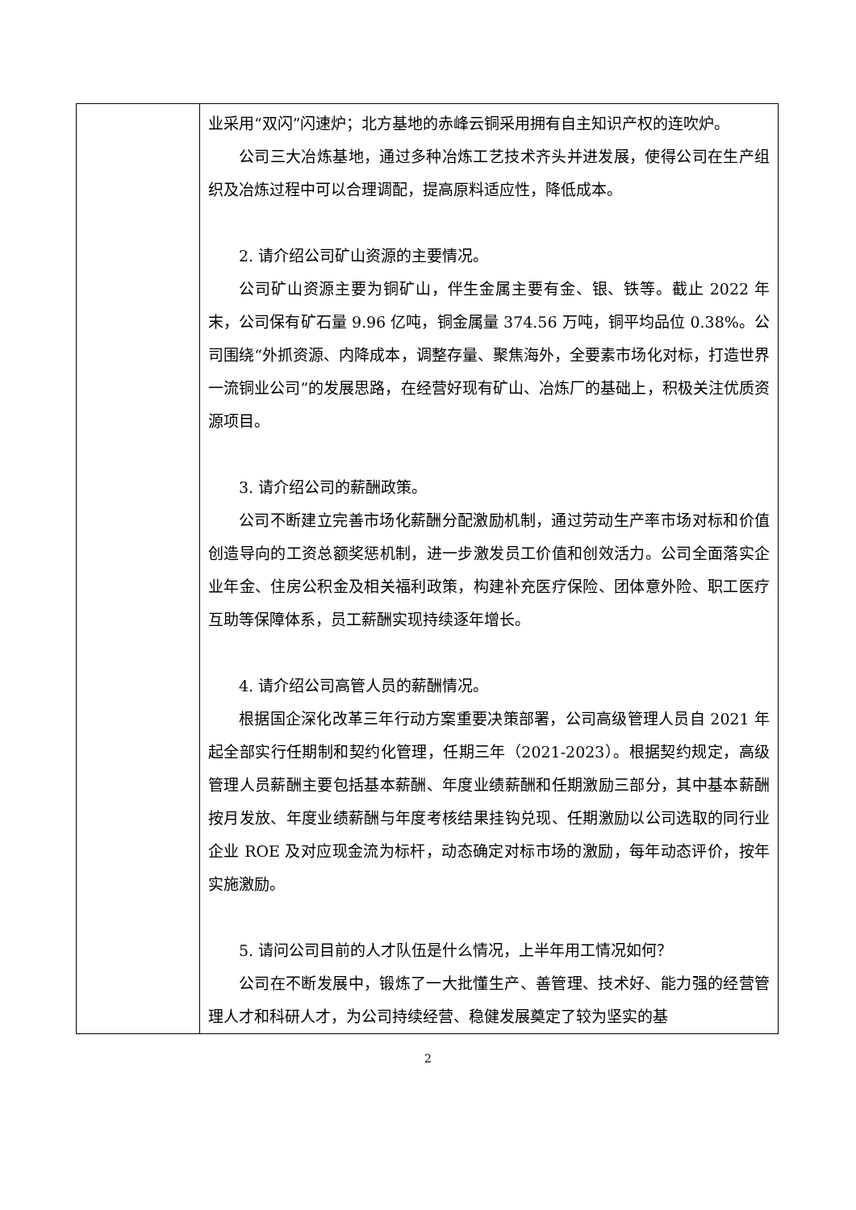| | 业采用“双闪”闪速炉；北方基地的赤峰云铜采用拥有自主知识产权的连吹炉。 公司三大冶炼基地，通过多种冶炼工艺技术齐头并进发展，使得公司在生产组织及冶炼过程中可以合理调配，提高原料适应性，降低成本。 2. 请介绍公司矿山资源的主要情况。 公司矿山资源主要为铜矿山，伴生金属主要有金、银、铁等。截止 2022 年末，公司保有矿石量 9.96 亿吨，铜金属量 374.56 万吨，铜平均品位 0.38%。公司围绕“外抓资源、内降成本，调整存量、聚焦海外，全要素市场化对标，打造世界一流铜业公司”的发展思路，在经营好现有矿山、冶炼厂的基础上，积极关注优质资源项目。 3. 请介绍公司的薪酬政策。 公司不断建立完善市场化薪酬分配激励机制，通过劳动生产率市场对标和价值创造导向的工资总额奖惩机制，进一步激发员工价值和创效活力。公司全面落实企业年金、住房公积金及相关福利政策，构建补充医疗保险、团体意外险、职工医疗互助等保障体系，员工薪酬实现持续逐年增长。 4. 请介绍公司高管人员的薪酬情况。 根据国企深化改革三年行动方案重要决策部署，公司高级管理人员自 2021 年起全部实行任期制和契约化管理，任期三年（2021-2023）。根据契约规定，高级管理人员薪酬主要包括基本薪酬、年度业绩薪酬和任期激励三部分，其中基本薪酬按月发放、年度业绩薪酬与年度考核结果挂钩兑现、任期激励以公司选取的同行业企业 ROE 及对应现金流为标杆，动态确定对标市场的激励，每年动态评价，按年实施激励。 5. 请问公司目前的人才队伍是什么情况，上半年用工情况如何？ 公司在不断发展中，锻炼了一大批懂生产、善管理、技术好、能力强的经营管理人才和科研人才，为公司持续经营、稳健发展奠定了较为坚实的基 |
2